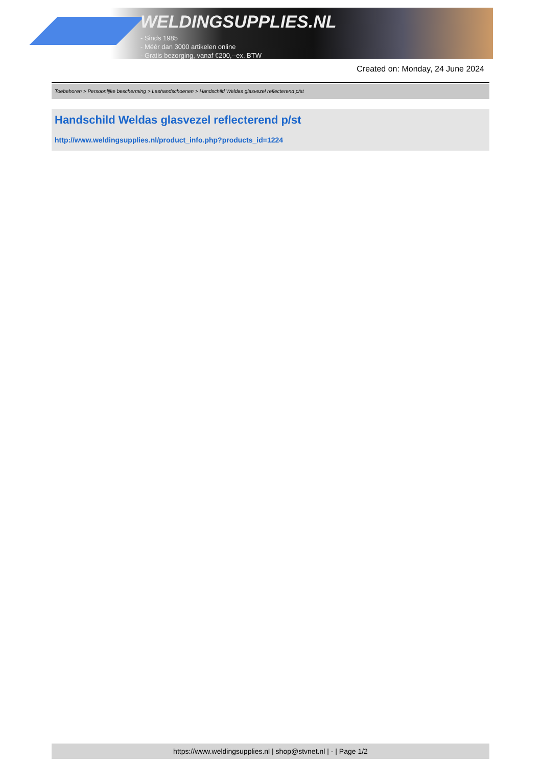WELDINGSUPPLIES.NL
- Sinds 1985
- Méér dan 3000 artikelen online
- Gratis bezorging, vanaf €200,--ex. BTW
Created on: Monday, 24 June 2024
Toebehoren > Persoonlijke bescherming > Lashandschoenen > Handschild Weldas glasvezel reflecterend p/st
Handschild Weldas glasvezel reflecterend p/st
http://www.weldingsupplies.nl/product_info.php?products_id=1224
https://www.weldingsupplies.nl | shop@stvnet.nl | - | Page 1/2